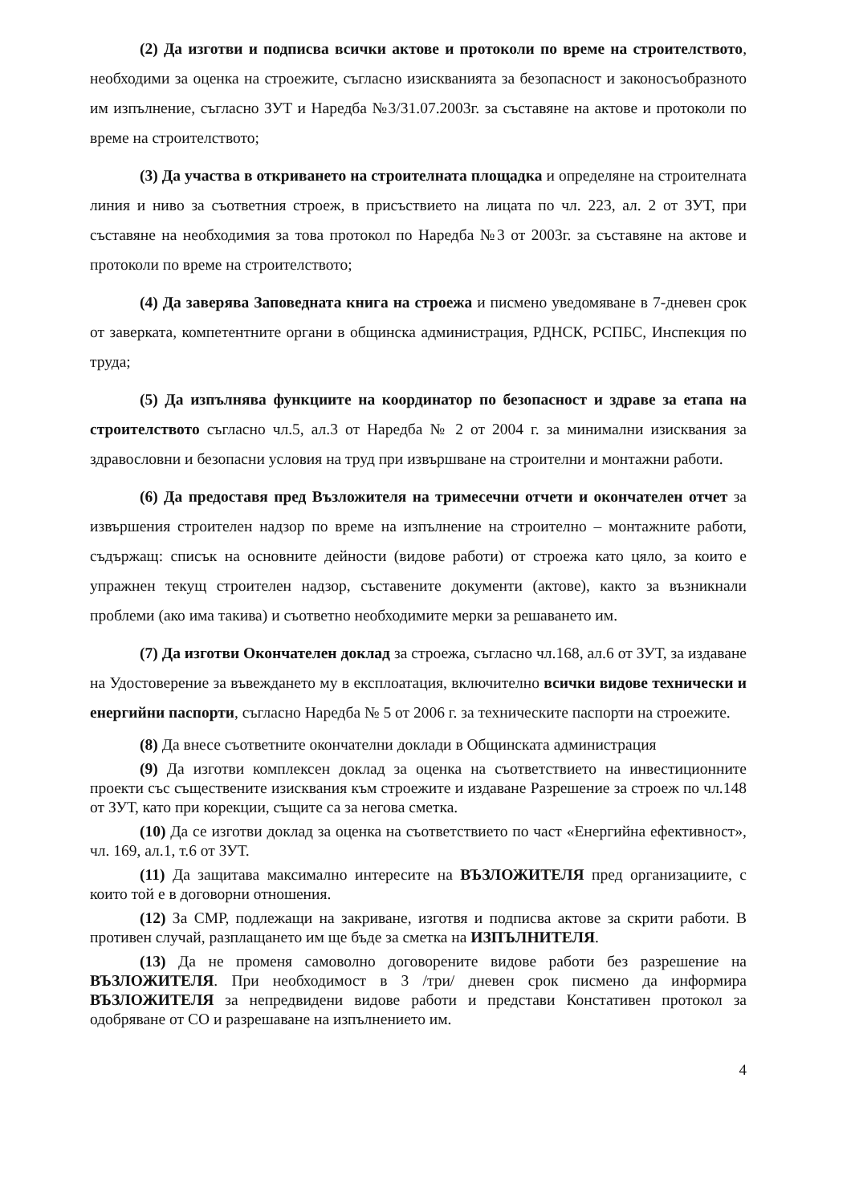(2) Да изготви и подписва всички актове и протоколи по време на строителството, необходими за оценка на строежите, съгласно изискванията за безопасност и законосъобразното им изпълнение, съгласно ЗУТ и Наредба №3/31.07.2003г. за съставяне на актове и протоколи по време на строителството;
(3) Да участва в откриването на строителната площадка и определяне на строителната линия и ниво за съответния строеж, в присъствието на лицата по чл. 223, ал. 2 от ЗУТ, при съставяне на необходимия за това протокол по Наредба №3 от 2003г. за съставяне на актове и протоколи по време на строителството;
(4) Да заверява Заповедната книга на строежа и писмено уведомяване в 7-дневен срок от заверката, компетентните органи в общинска администрация, РДНСК, РСПБС, Инспекция по труда;
(5) Да изпълнява функциите на координатор по безопасност и здраве за етапа на строителството съгласно чл.5, ал.3 от Наредба № 2 от 2004 г. за минимални изисквания за здравословни и безопасни условия на труд при извършване на строителни и монтажни работи.
(6) Да предоставя пред Възложителя на тримесечни отчети и окончателен отчет за извършения строителен надзор по време на изпълнение на строително – монтажните работи, съдържащ: списък на основните дейности (видове работи) от строежа като цяло, за които е упражнен текущ строителен надзор, съставените документи (актове), както за възникнали проблеми (ако има такива) и съответно необходимите мерки за решаването им.
(7) Да изготви Окончателен доклад за строежа, съгласно чл.168, ал.6 от ЗУТ, за издаване на Удостоверение за въвеждането му в експлоатация, включително всички видове технически и енергийни паспорти, съгласно Наредба № 5 от 2006 г. за техническите паспорти на строежите.
(8) Да внесе съответните окончателни доклади в Общинската администрация
(9) Да изготви комплексен доклад за оценка на съответствието на инвестиционните проекти със съществените изисквания към строежите и издаване Разрешение за строеж по чл.148 от ЗУТ, като при корекции, същите са за негова сметка.
(10) Да се изготви доклад за оценка на съответствието по част «Енергийна ефективност», чл. 169, ал.1, т.6 от ЗУТ.
(11) Да защитава максимално интересите на ВЪЗЛОЖИТЕЛЯ пред организациите, с които той е в договорни отношения.
(12) За СМР, подлежащи на закриване, изготвя и подписва актове за скрити работи. В противен случай, разплащането им ще бъде за сметка на ИЗПЪЛНИТЕЛЯ.
(13) Да не променя самоволно договорените видове работи без разрешение на ВЪЗЛОЖИТЕЛЯ. При необходимост в 3 /три/ дневен срок писмено да информира ВЪЗЛОЖИТЕЛЯ за непредвидени видове работи и представи Констативен протокол за одобряване от СО и разрешаване на изпълнението им.
4